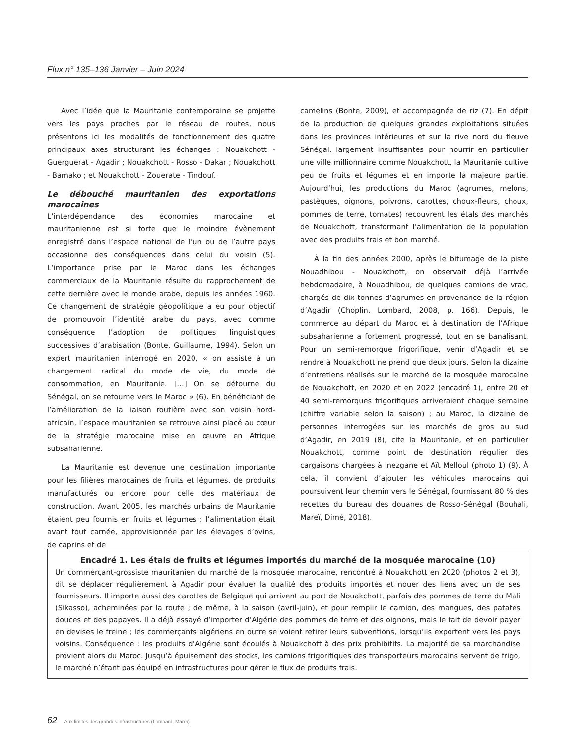Flux n° 135–136 Janvier – Juin 2024
Avec l’idée que la Mauritanie contemporaine se projette vers les pays proches par le réseau de routes, nous présentons ici les modalités de fonctionnement des quatre principaux axes structurant les échanges : Nouakchott - Guerguerat - Agadir ; Nouakchott - Rosso - Dakar ; Nouakchott - Bamako ; et Nouakchott - Zouerate - Tindouf.
Le débouché mauritanien des exportations marocaines
L’interdépendance des économies marocaine et mauritanienne est si forte que le moindre évènement enregistré dans l’espace national de l’un ou de l’autre pays occasionne des conséquences dans celui du voisin (5). L’importance prise par le Maroc dans les échanges commerciaux de la Mauritanie résulte du rapprochement de cette dernière avec le monde arabe, depuis les années 1960. Ce changement de stratégie géopolitique a eu pour objectif de promouvoir l’identité arabe du pays, avec comme conséquence l’adoption de politiques linguistiques successives d’arabisation (Bonte, Guillaume, 1994). Selon un expert mauritanien interrogé en 2020, « on assiste à un changement radical du mode de vie, du mode de consommation, en Mauritanie. […] On se détourne du Sénégal, on se retourne vers le Maroc » (6). En bénéficiant de l’amélioration de la liaison routière avec son voisin nord-africain, l’espace mauritanien se retrouve ainsi placé au cœur de la stratégie marocaine mise en œuvre en Afrique subsaharienne.
La Mauritanie est devenue une destination importante pour les filières marocaines de fruits et légumes, de produits manufacturés ou encore pour celle des matériaux de construction. Avant 2005, les marchés urbains de Mauritanie étaient peu fournis en fruits et légumes ; l’alimentation était avant tout carnée, approvisionnée par les élevages d’ovins, de caprins et de
camelins (Bonte, 2009), et accompagnée de riz (7). En dépit de la production de quelques grandes exploitations situées dans les provinces intérieures et sur la rive nord du fleuve Sénégal, largement insuffisantes pour nourrir en particulier une ville millionnaire comme Nouakchott, la Mauritanie cultive peu de fruits et légumes et en importe la majeure partie. Aujourd’hui, les productions du Maroc (agrumes, melons, pastèques, oignons, poivrons, carottes, choux-fleurs, choux, pommes de terre, tomates) recouvrent les étals des marchés de Nouakchott, transformant l’alimentation de la population avec des produits frais et bon marché.
À la fin des années 2000, après le bitumage de la piste Nouadhibou - Nouakchott, on observait déjà l’arrivée hebdomadaire, à Nouadhibou, de quelques camions de vrac, chargés de dix tonnes d’agrumes en provenance de la région d’Agadir (Choplin, Lombard, 2008, p. 166). Depuis, le commerce au départ du Maroc et à destination de l’Afrique subsaharienne a fortement progressé, tout en se banalisant. Pour un semi-remorque frigorifique, venir d’Agadir et se rendre à Nouakchott ne prend que deux jours. Selon la dizaine d’entretiens réalisés sur le marché de la mosquée marocaine de Nouakchott, en 2020 et en 2022 (encadré 1), entre 20 et 40 semi-remorques frigorifiques arriveraient chaque semaine (chiffre variable selon la saison) ; au Maroc, la dizaine de personnes interrogées sur les marchés de gros au sud d’Agadir, en 2019 (8), cite la Mauritanie, et en particulier Nouakchott, comme point de destination régulier des cargaisons chargées à Inezgane et Aït Melloul (photo 1) (9). À cela, il convient d’ajouter les véhicules marocains qui poursuivent leur chemin vers le Sénégal, fournissant 80 % des recettes du bureau des douanes de Rosso-Sénégal (Bouhali, Mareï, Dimé, 2018).
Encadré 1. Les étals de fruits et légumes importés du marché de la mosquée marocaine (10)
Un commerçant-grossiste mauritanien du marché de la mosquée marocaine, rencontré à Nouakchott en 2020 (photos 2 et 3), dit se déplacer régulièrement à Agadir pour évaluer la qualité des produits importés et nouer des liens avec un de ses fournisseurs. Il importe aussi des carottes de Belgique qui arrivent au port de Nouakchott, parfois des pommes de terre du Mali (Sikasso), acheminées par la route ; de même, à la saison (avril-juin), et pour remplir le camion, des mangues, des patates douces et des papayes. Il a déjà essayé d’importer d’Algérie des pommes de terre et des oignons, mais le fait de devoir payer en devises le freine ; les commerçants algériens en outre se voient retirer leurs subventions, lorsqu’ils exportent vers les pays voisins. Conséquence : les produits d’Algérie sont écoulés à Nouakchott à des prix prohibitifs. La majorité de sa marchandise provient alors du Maroc. Jusqu’à épuisement des stocks, les camions frigorifiques des transporteurs marocains servent de frigo, le marché n’étant pas équipé en infrastructures pour gérer le flux de produits frais.
62 Aux limites des grandes infrastructures (Lombard, Mareï)